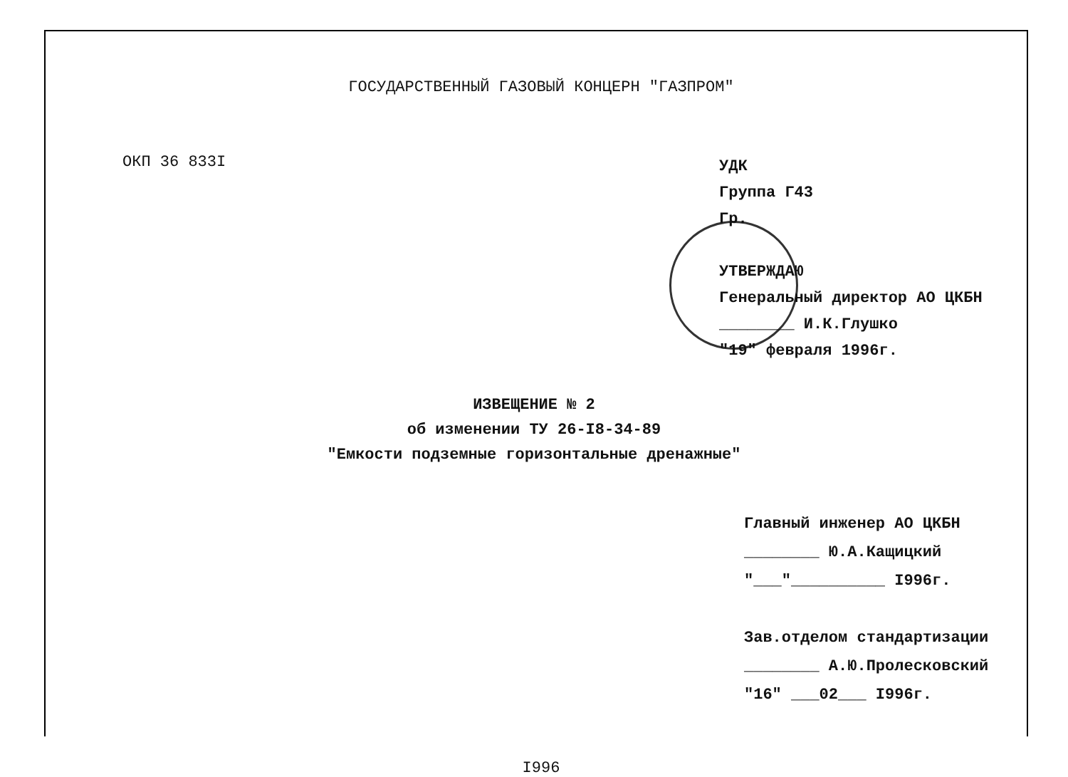ГОСУДАРСТВЕННЫЙ ГАЗОВЫЙ КОНЦЕРН "ГАЗПРОМ"
ОКП 36 833I
УДК
Группа Г43
Гр.
УТВЕРЖДАЮ
Генеральный директор АО ЦКБН
________ И.К.Глушко
"19" февраля 1996г.
ИЗВЕЩЕНИЕ № 2
об изменении ТУ 26-I8-34-89
"Емкости подземные горизонтальные дренажные"
Главный инженер АО ЦКБН
________ Ю.А.Кащицкий
"___"__________ I996г.
Зав.отделом стандартизации
________ А.Ю.Пролесковский
"16" ___02___ I996г.
I996